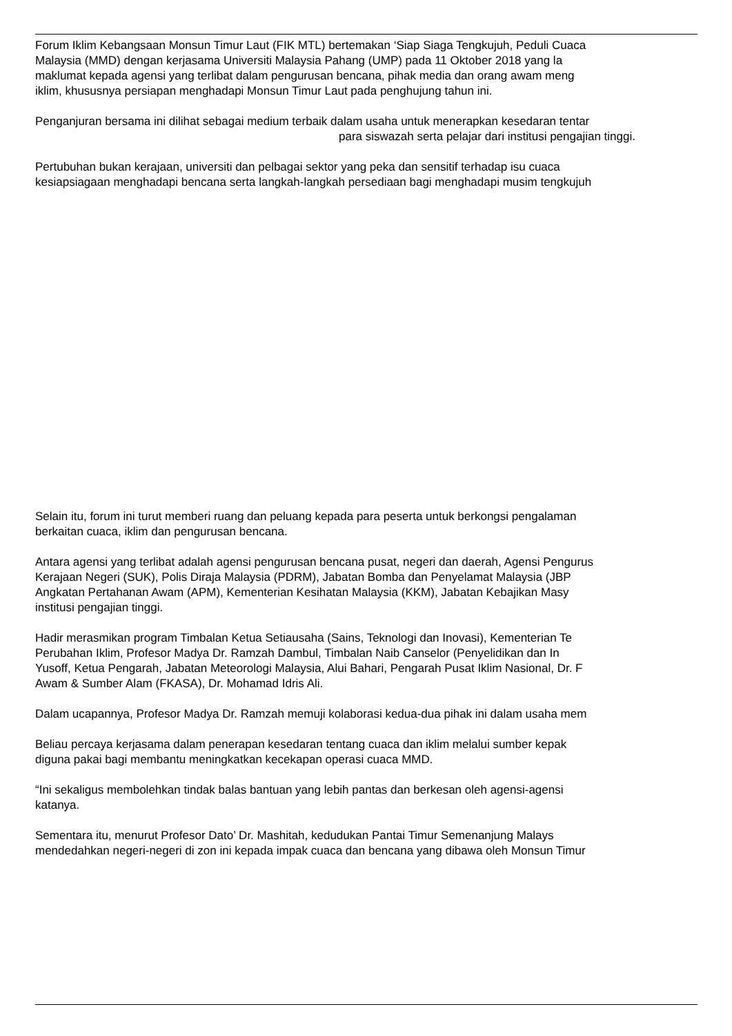Forum Iklim Kebangsaan Monsun Timur Laut (FIK MTL) bertemakan ‘Siap Siaga Tengkujuh, Peduli Cuaca
Malaysia (MMD) dengan kerjasama Universiti Malaysia Pahang (UMP) pada 11 Oktober 2018 yang la
maklumat kepada agensi yang terlibat dalam pengurusan bencana, pihak media dan orang awam meng
iklim, khususnya persiapan menghadapi Monsun Timur Laut pada penghujung tahun ini.
Penganjuran bersama ini dilihat sebagai medium terbaik dalam usaha untuk menerapkan kesedaran tentar
para siswazah serta pelajar dari institusi pengajian tinggi.
Pertubuhan bukan kerajaan, universiti dan pelbagai sektor yang peka dan sensitif terhadap isu cuaca
kesiapsiagaan menghadapi bencana serta langkah-langkah persediaan bagi menghadapi musim tengkujuh
Selain itu, forum ini turut memberi ruang dan peluang kepada para peserta untuk berkongsi pengalaman
berkaitan cuaca, iklim dan pengurusan bencana.
Antara agensi yang terlibat adalah agensi pengurusan bencana pusat, negeri dan daerah, Agensi Pengurus
Kerajaan Negeri (SUK), Polis Diraja Malaysia (PDRM), Jabatan Bomba dan Penyelamat Malaysia (JBP
Angkatan Pertahanan Awam (APM), Kementerian Kesihatan Malaysia (KKM), Jabatan Kebajikan Masy
institusi pengajian tinggi.
Hadir merasmikan program Timbalan Ketua Setiausaha (Sains, Teknologi dan Inovasi), Kementerian Te
Perubahan Iklim, Profesor Madya Dr. Ramzah Dambul, Timbalan Naib Canselor (Penyelidikan dan In
Yusoff, Ketua Pengarah, Jabatan Meteorologi Malaysia, Alui Bahari, Pengarah Pusat Iklim Nasional, Dr. F
Awam & Sumber Alam (FKASA), Dr. Mohamad Idris Ali.
Dalam ucapannya, Profesor Madya Dr. Ramzah memuji kolaborasi kedua-dua pihak ini dalam usaha mem
Beliau percaya kerjasama dalam penerapan kesedaran tentang cuaca dan iklim melalui sumber kepak
diguna pakai bagi membantu meningkatkan kecekapan operasi cuaca MMD.
“Ini sekaligus membolehkan tindak balas bantuan yang lebih pantas dan berkesan oleh agensi-agensi
katanya.
Sementara itu, menurut Profesor Dato’ Dr. Mashitah, kedudukan Pantai Timur Semenanjung Malays
mendedahkan negeri-negeri di zon ini kepada impak cuaca dan bencana yang dibawa oleh Monsun Timur